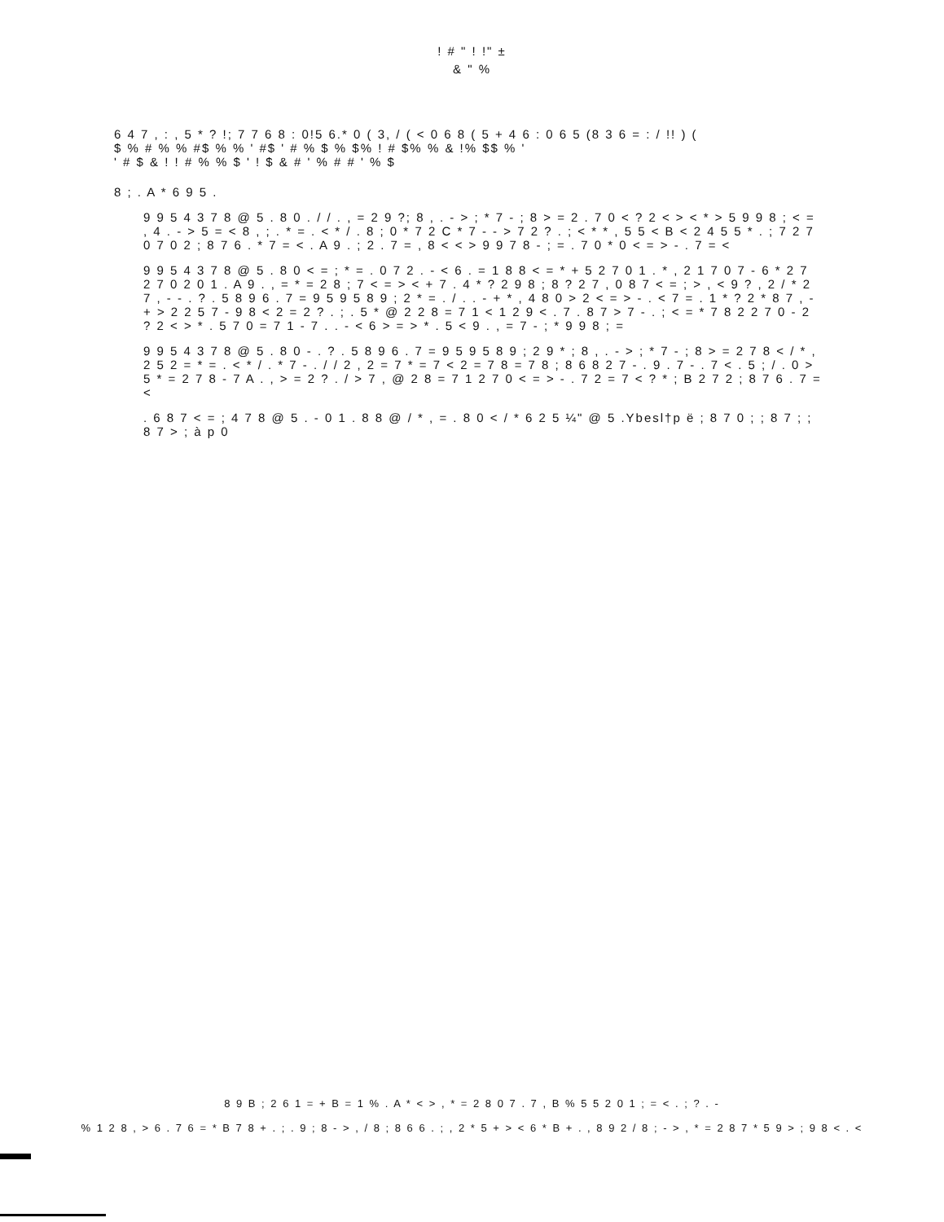! # " ! !" ±
& " %
6 4 7 , : , 5 * ? !; 7 7 6 8 : 0!5 6.* 0 ( 3, / ( < 0 6 8 ( 5 + 4 6 : 0 6 5 (8 3 6 = : / !! ) (
$ % # % % #$ % % ' #$ ' # % $ % $% ! # $% % & !% $$ % '
' # $ & ! ! # % % $ ' ! $ & # ' % # # ' % $
8 ; . A * 6 9 5 .
9 9 5 4 3 7 8 @ 5 . 8 0 . / / . , = 2 9 ?; 8 , . - > ; * 7 - ; 8 > = 2 . 7 0 < ? 2 < > < * > 5 9 9 8 ; < = , 4 . - > 5 = < 8 , ; . * = . < * / . 8 ; 0 * 7 2 C * 7 - - > 7 2 ? . ; < * * , 5 5 < B < 2 4 5 5 * . ; 7 2 7 0 7 0 2 ; 8 7 6 . * 7 = < . A 9 . ; 2 . 7 = , 8 < < > 9 9 7 8 - ; = . 7 0 * 0 < = > - . 7 = <
9 9 5 4 3 7 8 @ 5 . 8 0 < = ; * = . 0 7 2 . - < 6 . = 1 8 8 < = * + 5 2 7 0 1 . * , 2 1 7 0 7 - 6 * 2 7 2 7 0 2 0 1 . A 9 . , = * = 2 8 ; 7 < = > < + 7 . 4 * ? 2 9 8 ; 8 ? 2 7 , 0 8 7 < = ; > , < 9 ? , 2 / * 2 7 , - - . ? . 5 8 9 6 . 7 = 9 5 9 5 8 9 ; 2 * = . / . . - + * , 4 8 0 > 2 < = > - . < 7 = . 1 * ? 2 * 8 7 , - + > 2 2 5 7 - 9 8 < 2 = 2 ? . ; . 5 * @ 2 2 8 = 7 1 < 1 2 9 < . 7 . 8 7 > 7 - . ; < = * 7 8 2 2 7 0 - 2 ? 2 < > * . 5 7 0 = 7 1 - 7 . . - < 6 > = > * . 5 < 9 . , = 7 - ; * 9 9 8 ; =
9 9 5 4 3 7 8 @ 5 . 8 0 - . ? . 5 8 9 6 . 7 = 9 5 9 5 8 9 ; 2 9 * ; 8 , . - > ; * 7 - ; 8 > = 2 7 8 < / * , 2 5 2 = * = . < * / . * 7 - . / / 2 , 2 = 7 * = 7 < 2 = 7 8 = 7 8 ; 8 6 8 2 7 - . 9 . 7 - . 7 < . 5 ; / . 0 > 5 * = 2 7 8 - 7 A . , > = 2 ? . / > 7 , @ 2 8 = 7 1 2 7 0 < = > - . 7 2 = 7 < ? * ; B 2 7 2 ; 8 7 6 . 7 = <
. 6 8 7 < = ; 4 7 8 @ 5 . - 0 1 . 8 8 @ / * , = . 8 0 < / * 6 2 5 ¼" @ 5 .Ybesl†p ë ; 8 7 0 ; ; 8 7 ; ; 8 7 > ; à p 0
8 9 B ; 2 6 1 = + B = 1 % . A * < > , * = 2 8 0 7 . 7 , B % 5 5 2 0 1 ; = < . ; ? . -
% 1 2 8 , > 6 . 7 6 = * B 7 8 + . ; . 9 ; 8 - > , / 8 ; 8 6 6 . ; , 2 * 5 + > < 6 * B + . , 8 9 2 / 8 ; - > , * = 2 8 7 * 5 9 > ; 9 8 < . <